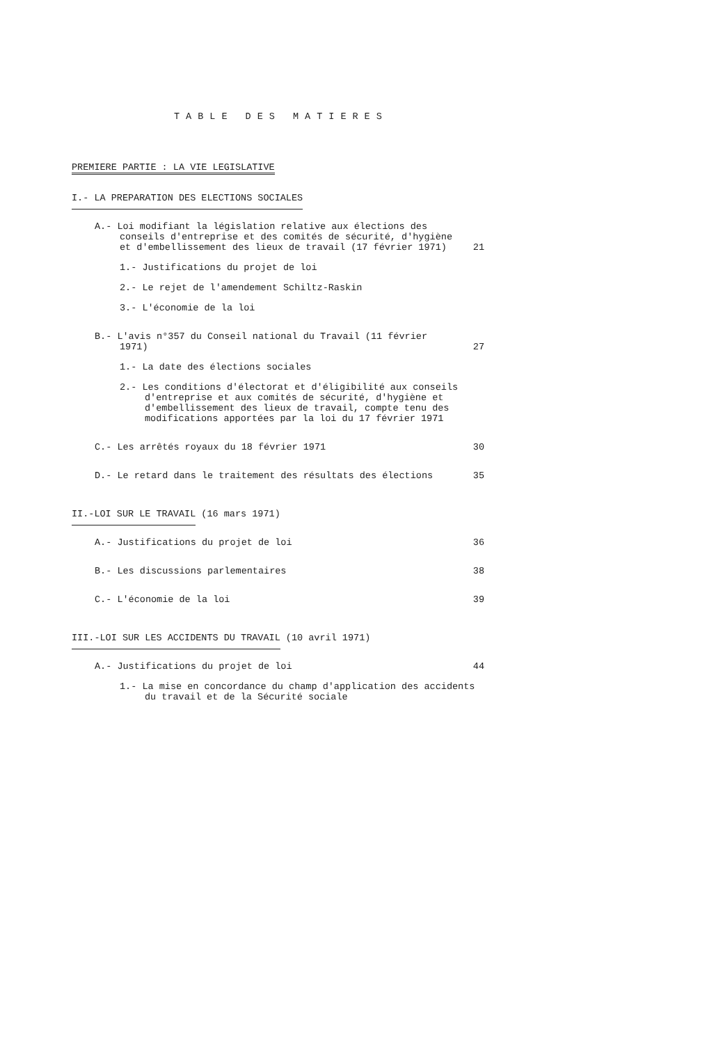TABLE DES MATIERES
PREMIERE PARTIE : LA VIE LEGISLATIVE
I.- LA PREPARATION DES ELECTIONS SOCIALES
A.- Loi modifiant la législation relative aux élections des conseils d'entreprise et des comités de sécurité, d'hygiène et d'embellissement des lieux de travail (17 février 1971)
21
1.- Justifications du projet de loi
2.- Le rejet de l'amendement Schiltz-Raskin
3.- L'économie de la loi
B.- L'avis n°357 du Conseil national du Travail (11 février 1971)
27
1.- La date des élections sociales
2.- Les conditions d'électorat et d'éligibilité aux conseils d'entreprise et aux comités de sécurité, d'hygiène et d'embellissement des lieux de travail, compte tenu des modifications apportées par la loi du 17 février 1971
C.- Les arrêtés royaux du 18 février 1971
30
D.- Le retard dans le traitement des résultats des élections
35
II.-LOI SUR LE TRAVAIL (16 mars 1971)
A.- Justifications du projet de loi
36
B.- Les discussions parlementaires
38
C.- L'économie de la loi 39
III.-LOI SUR LES ACCIDENTS DU TRAVAIL (10 avril 1971)
A.- Justifications du projet de loi
44
1.- La mise en concordance du champ d'application des accidents du travail et de la Sécurité sociale